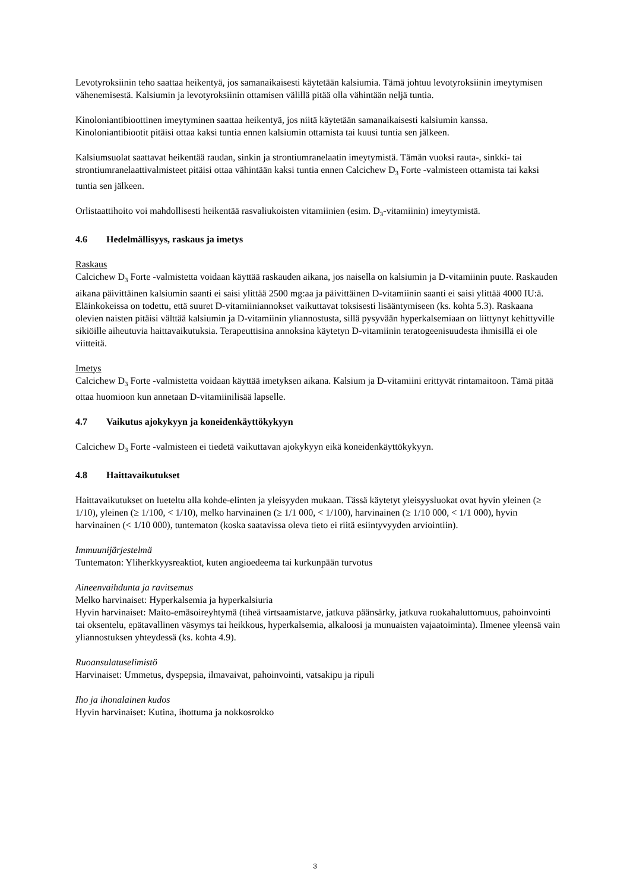Levotyroksiinin teho saattaa heikentyä, jos samanaikaisesti käytetään kalsiumia. Tämä johtuu levotyroksiinin imeytymisen vähenemisestä. Kalsiumin ja levotyroksiinin ottamisen välillä pitää olla vähintään neljä tuntia.
Kinoloniantibioottinen imeytyminen saattaa heikentyä, jos niitä käytetään samanaikaisesti kalsiumin kanssa. Kinoloniantibiootit pitäisi ottaa kaksi tuntia ennen kalsiumin ottamista tai kuusi tuntia sen jälkeen.
Kalsiumsuolat saattavat heikentää raudan, sinkin ja strontiumranelaatin imeytymistä. Tämän vuoksi rauta-, sinkki- tai strontiumranelaattivalmisteet pitäisi ottaa vähintään kaksi tuntia ennen Calcichew D<sub>3</sub> Forte -valmisteen ottamista tai kaksi tuntia sen jälkeen.
Orlistaattihoito voi mahdollisesti heikentää rasvaliukoisten vitamiinien (esim. D<sub>3</sub>-vitamiinin) imeytymistä.
4.6 Hedelmällisyys, raskaus ja imetys
Raskaus
Calcichew D<sub>3</sub> Forte -valmistetta voidaan käyttää raskauden aikana, jos naisella on kalsiumin ja D-vitamiinin puute. Raskauden aikana päivittäinen kalsiumin saanti ei saisi ylittää 2500 mg:aa ja päivittäinen D-vitamiinin saanti ei saisi ylittää 4000 IU:ä. Eläinkokeissa on todettu, että suuret D-vitamiiniannokset vaikuttavat toksisesti lisääntymiseen (ks. kohta 5.3). Raskaana olevien naisten pitäisi välttää kalsiumin ja D-vitamiinin yliannostusta, sillä pysyvään hyperkalsemiaan on liittynyt kehittyville sikiöille aiheutuvia haittavaikutuksia. Terapeuttisina annoksina käytetyn D-vitamiinin teratogeenisuudesta ihmisillä ei ole viitteitä.
Imetys
Calcichew D<sub>3</sub> Forte -valmistetta voidaan käyttää imetyksen aikana. Kalsium ja D-vitamiini erittyvät rintamaitoon. Tämä pitää ottaa huomioon kun annetaan D-vitamiinilisää lapselle.
4.7 Vaikutus ajokykyyn ja koneidenkäyttökykyyn
Calcichew D<sub>3</sub> Forte -valmisteen ei tiedetä vaikuttavan ajokykyyn eikä koneidenkäyttökykyyn.
4.8 Haittavaikutukset
Haittavaikutukset on lueteltu alla kohde-elinten ja yleisyyden mukaan. Tässä käytetyt yleisyysluokat ovat hyvin yleinen (≥ 1/10), yleinen (≥ 1/100, < 1/10), melko harvinainen (≥ 1/1 000, < 1/100), harvinainen (≥ 1/10 000, < 1/1 000), hyvin harvinainen (< 1/10 000), tuntematon (koska saatavissa oleva tieto ei riitä esiintyvyyden arviointiin).
Immuunijärjestelmä
Tuntematon: Yliherkkyysreaktiot, kuten angioedeema tai kurkunpään turvotus
Aineenvaihdunta ja ravitsemus
Melko harvinaiset: Hyperkalsemia ja hyperkalsiuria
Hyvin harvinaiset: Maito-emäsoireyhtymä (tiheä virtsaamistarve, jatkuva päänsärky, jatkuva ruokahaluttomuus, pahoinvointi tai oksentelu, epätavallinen väsymys tai heikkous, hyperkalsemia, alkaloosi ja munuaisten vajaatoiminta). Ilmenee yleensä vain yliannostuksen yhteydessä (ks. kohta 4.9).
Ruoansulatuselimistö
Harvinaiset: Ummetus, dyspepsia, ilmavaivat, pahoinvointi, vatsakipu ja ripuli
Iho ja ihonalainen kudos
Hyvin harvinaiset: Kutina, ihottuma ja nokkosrokko
3